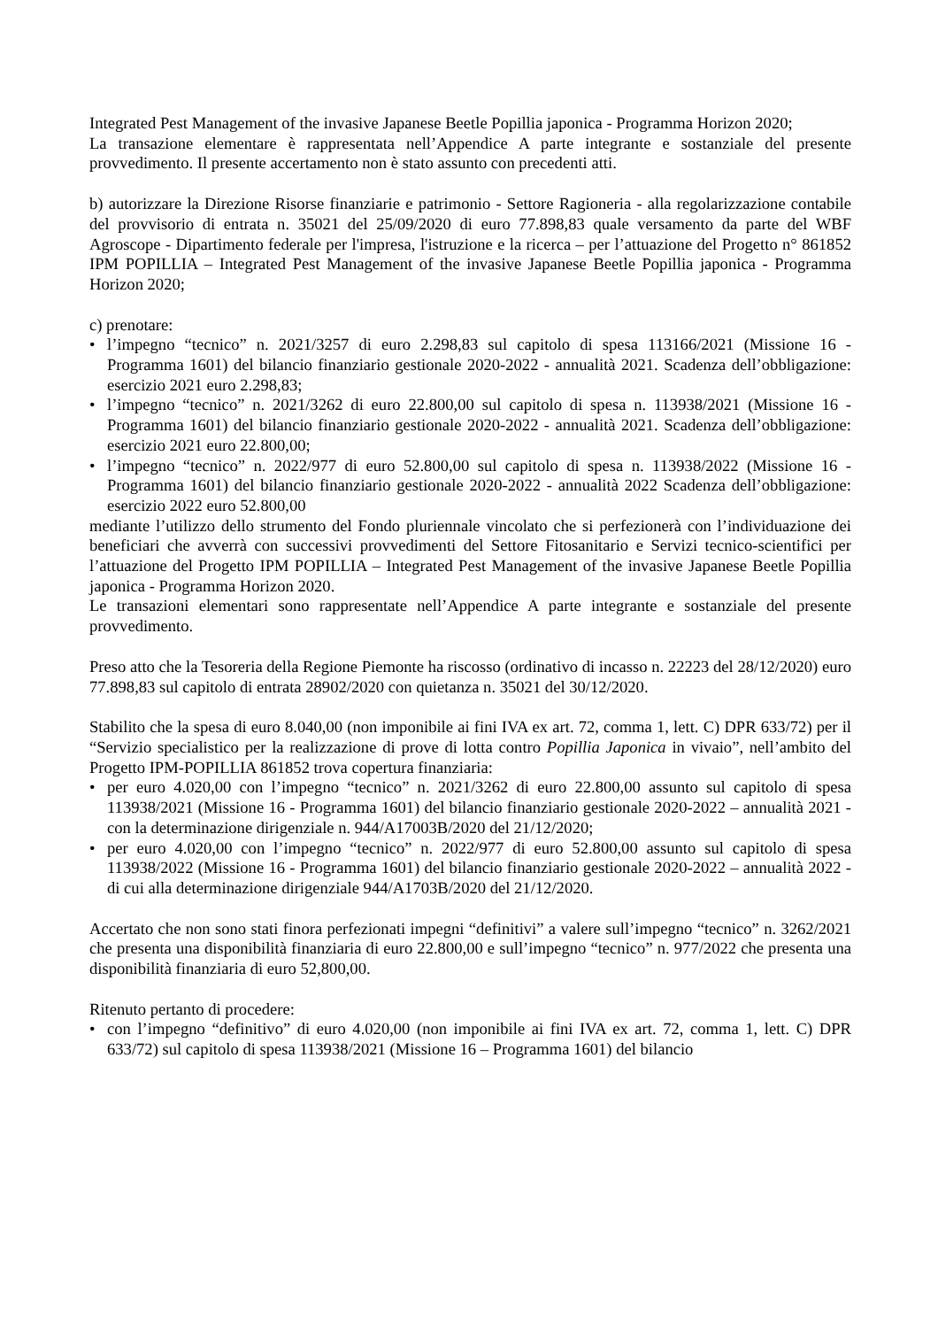Integrated Pest Management of the invasive Japanese Beetle Popillia japonica - Programma Horizon 2020;
La transazione elementare è rappresentata nell’Appendice A parte integrante e sostanziale del presente provvedimento. Il presente accertamento non è stato assunto con precedenti atti.
b) autorizzare la Direzione Risorse finanziarie e patrimonio - Settore Ragioneria - alla regolarizzazione contabile del provvisorio di entrata n. 35021 del 25/09/2020 di euro 77.898,83 quale versamento da parte del WBF Agroscope - Dipartimento federale per l'impresa, l'istruzione e la ricerca – per l’attuazione del Progetto n° 861852 IPM POPILLIA – Integrated Pest Management of the invasive Japanese Beetle Popillia japonica - Programma Horizon 2020;
c) prenotare:
• l’impegno “tecnico” n. 2021/3257 di euro 2.298,83 sul capitolo di spesa 113166/2021 (Missione 16 - Programma 1601) del bilancio finanziario gestionale 2020-2022 - annualità 2021. Scadenza dell’obbligazione: esercizio 2021 euro 2.298,83;
• l’impegno “tecnico” n. 2021/3262 di euro 22.800,00 sul capitolo di spesa n. 113938/2021 (Missione 16 - Programma 1601) del bilancio finanziario gestionale 2020-2022 - annualità 2021. Scadenza dell’obbligazione: esercizio 2021 euro 22.800,00;
• l’impegno “tecnico” n. 2022/977 di euro 52.800,00 sul capitolo di spesa n. 113938/2022 (Missione 16 - Programma 1601) del bilancio finanziario gestionale 2020-2022 - annualità 2022 Scadenza dell’obbligazione: esercizio 2022 euro 52.800,00
mediante l’utilizzo dello strumento del Fondo pluriennale vincolato che si perfezionerà con l’individuazione dei beneficiari che avverrà con successivi provvedimenti del Settore Fitosanitario e Servizi tecnico-scientifici per l’attuazione del Progetto IPM POPILLIA – Integrated Pest Management of the invasive Japanese Beetle Popillia japonica - Programma Horizon 2020.
Le transazioni elementari sono rappresentate nell’Appendice A parte integrante e sostanziale del presente provvedimento.
Preso atto che la Tesoreria della Regione Piemonte ha riscosso (ordinativo di incasso n. 22223 del 28/12/2020) euro 77.898,83 sul capitolo di entrata 28902/2020 con quietanza n. 35021 del 30/12/2020.
Stabilito che la spesa di euro 8.040,00 (non imponibile ai fini IVA ex art. 72, comma 1, lett. C) DPR 633/72) per il “Servizio specialistico per la realizzazione di prove di lotta contro Popillia Japonica in vivaio”, nell’ambito del Progetto IPM-POPILLIA 861852 trova copertura finanziaria:
• per euro 4.020,00 con l’impegno “tecnico” n. 2021/3262 di euro 22.800,00 assunto sul capitolo di spesa 113938/2021 (Missione 16 - Programma 1601) del bilancio finanziario gestionale 2020-2022 – annualità 2021 - con la determinazione dirigenziale n. 944/A17003B/2020 del 21/12/2020;
• per euro 4.020,00 con l’impegno “tecnico” n. 2022/977 di euro 52.800,00 assunto sul capitolo di spesa 113938/2022 (Missione 16 - Programma 1601) del bilancio finanziario gestionale 2020-2022 – annualità 2022 - di cui alla determinazione dirigenziale 944/A1703B/2020 del 21/12/2020.
Accertato che non sono stati finora perfezionati impegni “definitivi” a valere sull’impegno “tecnico” n. 3262/2021 che presenta una disponibilità finanziaria di euro 22.800,00 e sull’impegno “tecnico” n. 977/2022 che presenta una disponibilità finanziaria di euro 52,800,00.
Ritenuto pertanto di procedere:
• con l’impegno “definitivo” di euro 4.020,00 (non imponibile ai fini IVA ex art. 72, comma 1, lett. C) DPR 633/72) sul capitolo di spesa 113938/2021 (Missione 16 – Programma 1601) del bilancio